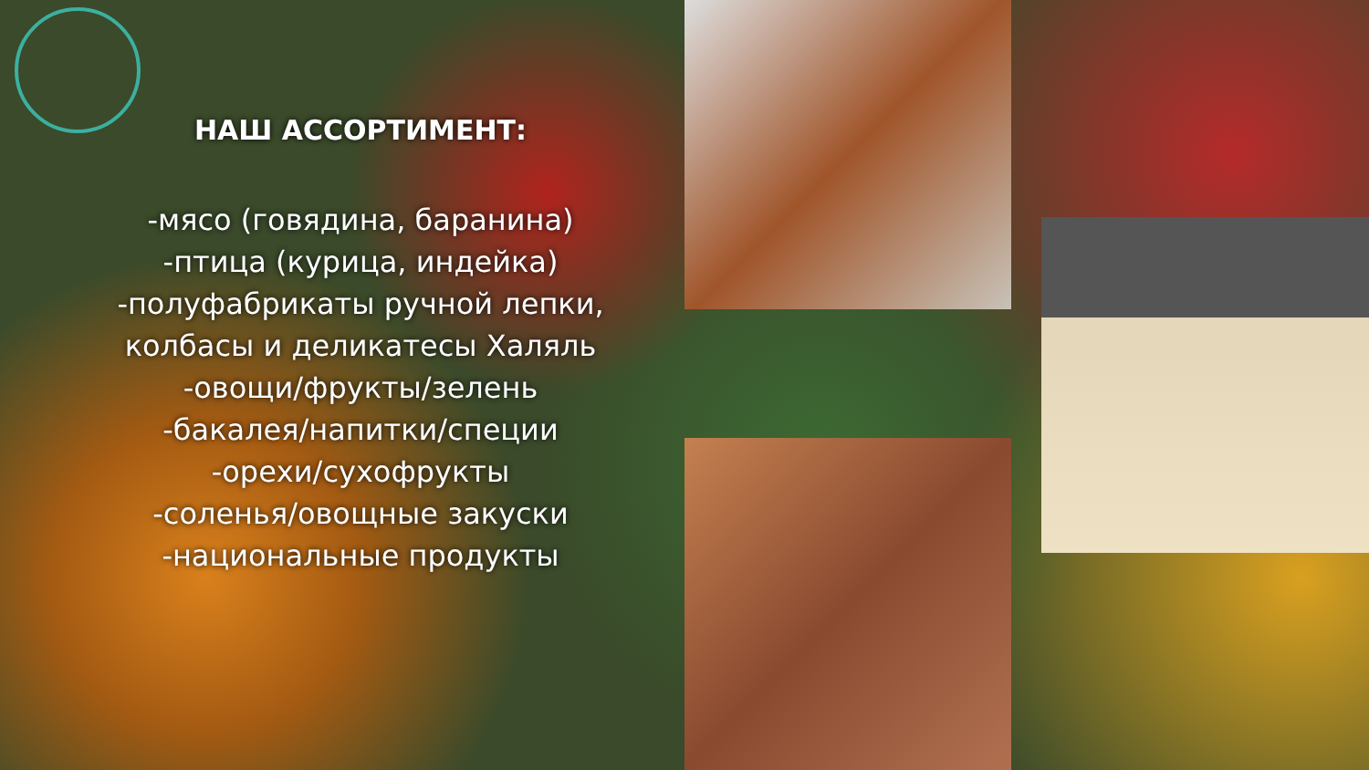НАШ АССОРТИМЕНТ:
-мясо (говядина, баранина)
-птица (курица, индейка)
-полуфабрикаты ручной лепки, колбасы и деликатесы Халяль
-овощи/фрукты/зелень
-бакалея/напитки/специи
-орехи/сухофрукты
-соленья/овощные закуски
-национальные продукты